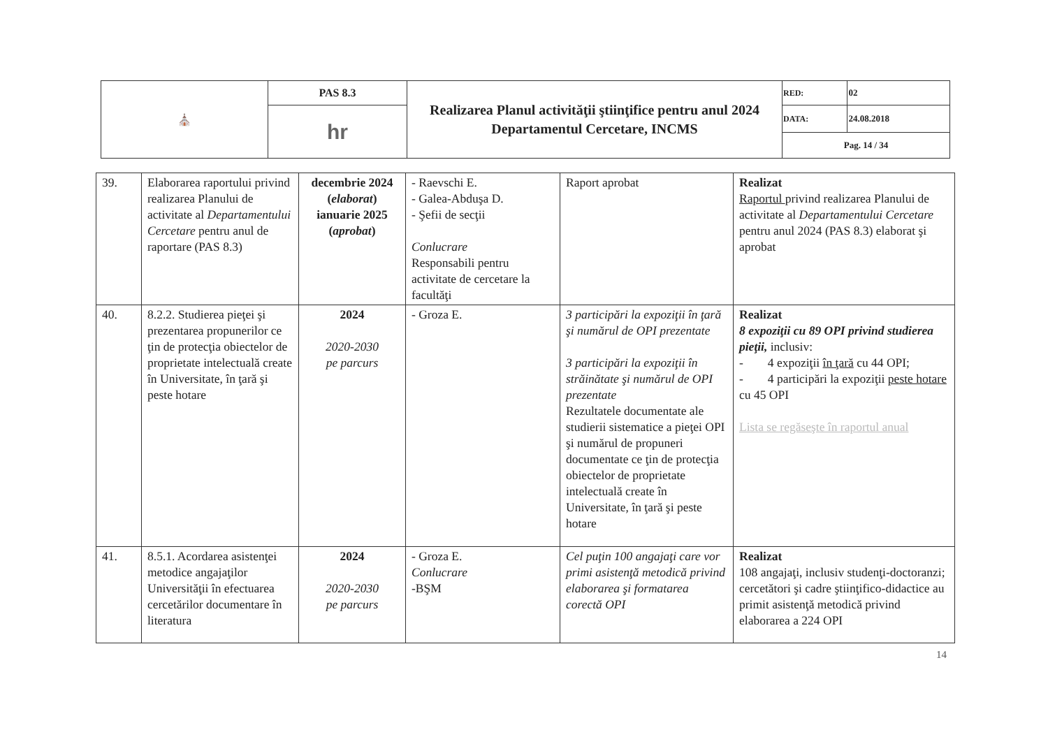| ⛪ | PAS 8.3 | Realizarea Planul activităţii ştiinţifice pentru anul 2024 Departamentul Cercetare, INCMS | RED: | 02 |
| | hr | | DATA: | 24.08.2018 |
| | | | Pag. 14 / 34 | |
| 39. | Elaborarea raportului privind realizarea Planului de activitate al Departamentului Cercetare pentru anul de raportare (PAS 8.3) | decembrie 2024 ( elaborat ) ianuarie 2025 ( aprobat ) | - Raevschi E. - Galea-Abduşa D. - Şefii de secţii Conlucrare Responsabili pentru activitate de cercetare la facultăţi | Raport aprobat | Realizat Raportul privind realizarea Planului de activitate al Departamentului Cercetare pentru anul 2024 (PAS 8.3) elaborat şi aprobat |
| 40. | 8.2.2. Studierea pieţei şi prezentarea propunerilor ce ţin de protecţia obiectelor de proprietate intelectuală create în Universitate, în ţară şi peste hotare | 2024 2020-2030 pe parcurs | - Groza E. | 3 participări la expoziţii în ţară şi numărul de OPI prezentate 3 participări la expoziţii în străinătate şi numărul de OPI prezentate Rezultatele documentate ale studierii sistematice a pieţei OPI şi numărul de propuneri documentate ce ţin de protecţia obiectelor de proprietate intelectuală create în Universitate, în ţară şi peste hotare | Realizat 8 expoziţii cu 89 OPI privind studierea pieţii, inclusiv: - 4 expoziţii în ţară cu 44 OPI; - 4 participări la expoziţii peste hotare cu 45 OPI Lista se regăseşte în raportul anual |
| 41. | 8.5.1. Acordarea asistenţei metodice angajaţilor Universităţii în efectuarea cercetărilor documentare în literatura | 2024 2020-2030 pe parcurs | - Groza E. Conlucrare -BŞM | Cel puţin 100 angajaţi care vor primi asistenţă metodică privind elaborarea şi formatarea corectă OPI | Realizat 108 angajaţi, inclusiv studenţi-doctoranzi; cercetători şi cadre ştiinţifico-didactice au primit asistenţă metodică privind elaborarea a 224 OPI |
14